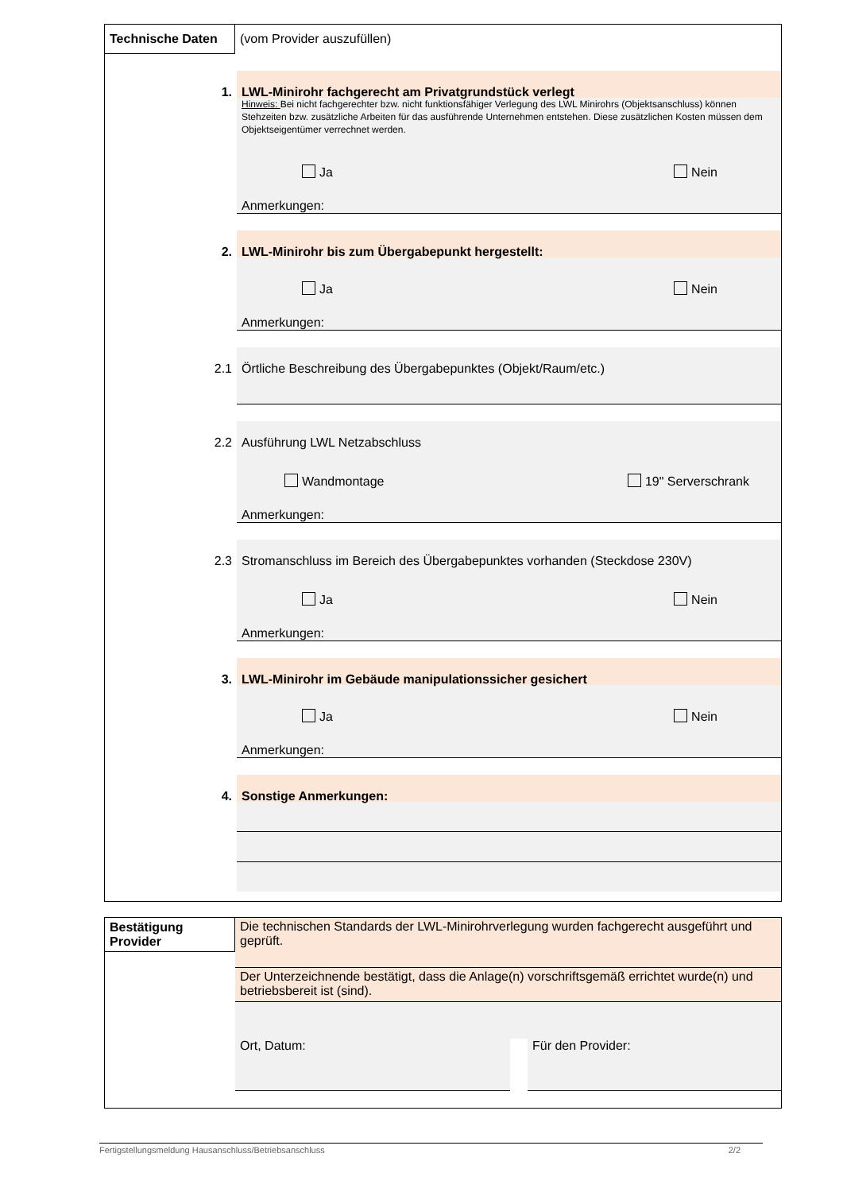Technische Daten
(vom Provider auszufüllen)
1.
LWL-Minirohr fachgerecht am Privatgrundstück verlegt
Hinweis: Bei nicht fachgerechter bzw. nicht funktionsfähiger Verlegung des LWL Minirohrs (Objektsanschluss) können Stehzeiten bzw. zusätzliche Arbeiten für das ausführende Unternehmen entstehen. Diese zusätzlichen Kosten müssen dem Objektseigentümer verrechnet werden.
Ja Nein
Anmerkungen:
2.
LWL-Minirohr bis zum Übergabepunkt hergestellt:
Ja Nein
Anmerkungen:
2.1
Örtliche Beschreibung des Übergabepunktes (Objekt/Raum/etc.)
2.2
Ausführung LWL Netzabschluss
Wandmontage 19" Serverschrank
Anmerkungen:
2.3
Stromanschluss im Bereich des Übergabepunktes vorhanden (Steckdose 230V)
Ja Nein
Anmerkungen:
3.
LWL-Minirohr im Gebäude manipulationssicher gesichert
Ja Nein
Anmerkungen:
4.
Sonstige Anmerkungen:
Bestätigung Provider
Die technischen Standards der LWL-Minirohrverlegung wurden fachgerecht ausgeführt und geprüft.
Der Unterzeichnende bestätigt, dass die Anlage(n) vorschriftsgemäß errichtet wurde(n) und betriebsbereit ist (sind).
Ort, Datum: Für den Provider:
Fertigstellungsmeldung Hausanschluss/Betriebsanschluss 2/2